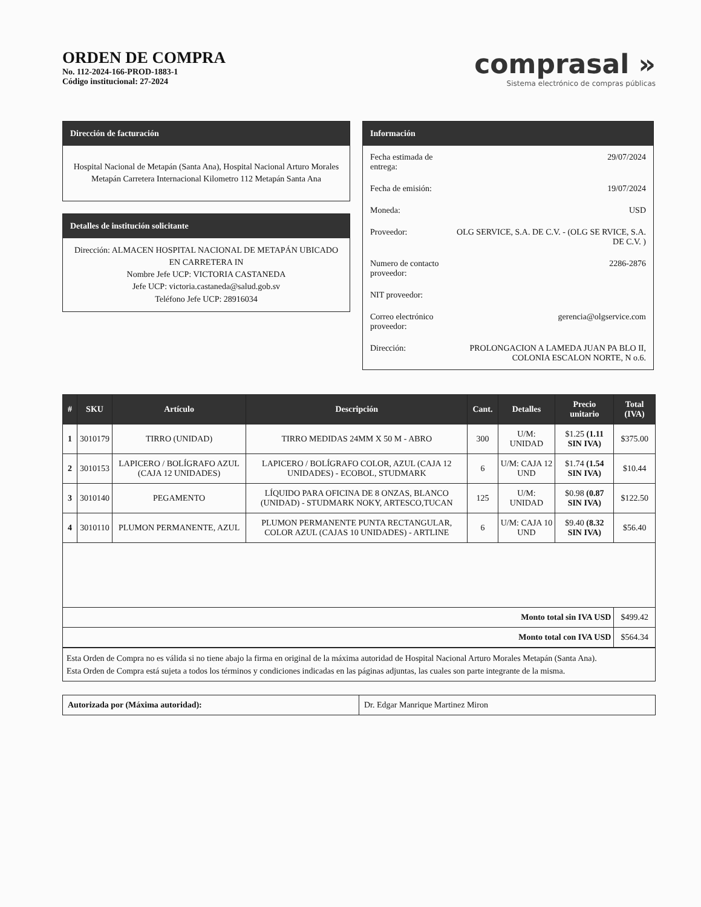ORDEN DE COMPRA
No. 112-2024-166-PROD-1883-1
Código institucional: 27-2024
comprasal »
Sistema electrónico de compras públicas
Dirección de facturación
Hospital Nacional de Metapán (Santa Ana), Hospital Nacional Arturo Morales Metapán Carretera Internacional Kilometro 112 Metapán Santa Ana
Detalles de institución solicitante
Dirección: ALMACEN HOSPITAL NACIONAL DE METAPÁN UBICADO EN CARRETERA IN
Nombre Jefe UCP: VICTORIA CASTANEDA
Jefe UCP: victoria.castaneda@salud.gob.sv
Teléfono Jefe UCP: 28916034
Información
| Fecha estimada de entrega: | 29/07/2024 |
| Fecha de emisión: | 19/07/2024 |
| Moneda: | USD |
| Proveedor: | OLG SERVICE, S.A. DE C.V. - (OLG SE RVICE, S.A. DE C.V. ) |
| Numero de contacto proveedor: | 2286-2876 |
| NIT proveedor: | |
| Correo electrónico proveedor: | gerencia@olgservice.com |
| Dirección: | PROLONGACION A LAMEDA JUAN PA BLO II, COLONIA ESCALON NORTE, N o.6. |
| # | SKU | Artículo | Descripción | Cant. | Detalles | Precio unitario | Total (IVA) |
| --- | --- | --- | --- | --- | --- | --- | --- |
| 1 | 3010179 | TIRRO (UNIDAD) | TIRRO MEDIDAS 24MM X 50 M - ABRO | 300 | U/M: UNIDAD | $1.25 (1.11 SIN IVA) | $375.00 |
| 2 | 3010153 | LAPICERO / BOLÍGRAFO AZUL (CAJA 12 UNIDADES) | LAPICERO / BOLÍGRAFO COLOR, AZUL (CAJA 12 UNIDADES) - ECOBOL, STUDMARK | 6 | U/M: CAJA 12 UND | $1.74 (1.54 SIN IVA) | $10.44 |
| 3 | 3010140 | PEGAMENTO | LÍQUIDO PARA OFICINA DE 8 ONZAS, BLANCO (UNIDAD) - STUDMARK NOKY, ARTESCO,TUCAN | 125 | U/M: UNIDAD | $0.98 (0.87 SIN IVA) | $122.50 |
| 4 | 3010110 | PLUMON PERMANENTE, AZUL | PLUMON PERMANENTE PUNTA RECTANGULAR, COLOR AZUL (CAJAS 10 UNIDADES) - ARTLINE | 6 | U/M: CAJA 10 UND | $9.40 (8.32 SIN IVA) | $56.40 |
| Monto total sin IVA USD | | | | | | | $499.42 |
| Monto total con IVA USD | | | | | | | $564.34 |
Esta Orden de Compra no es válida si no tiene abajo la firma en original de la máxima autoridad de Hospital Nacional Arturo Morales Metapán (Santa Ana).
Esta Orden de Compra está sujeta a todos los términos y condiciones indicadas en las páginas adjuntas, las cuales son parte integrante de la misma.
| Autorizada por (Máxima autoridad): | Dr. Edgar Manrique Martinez Miron |